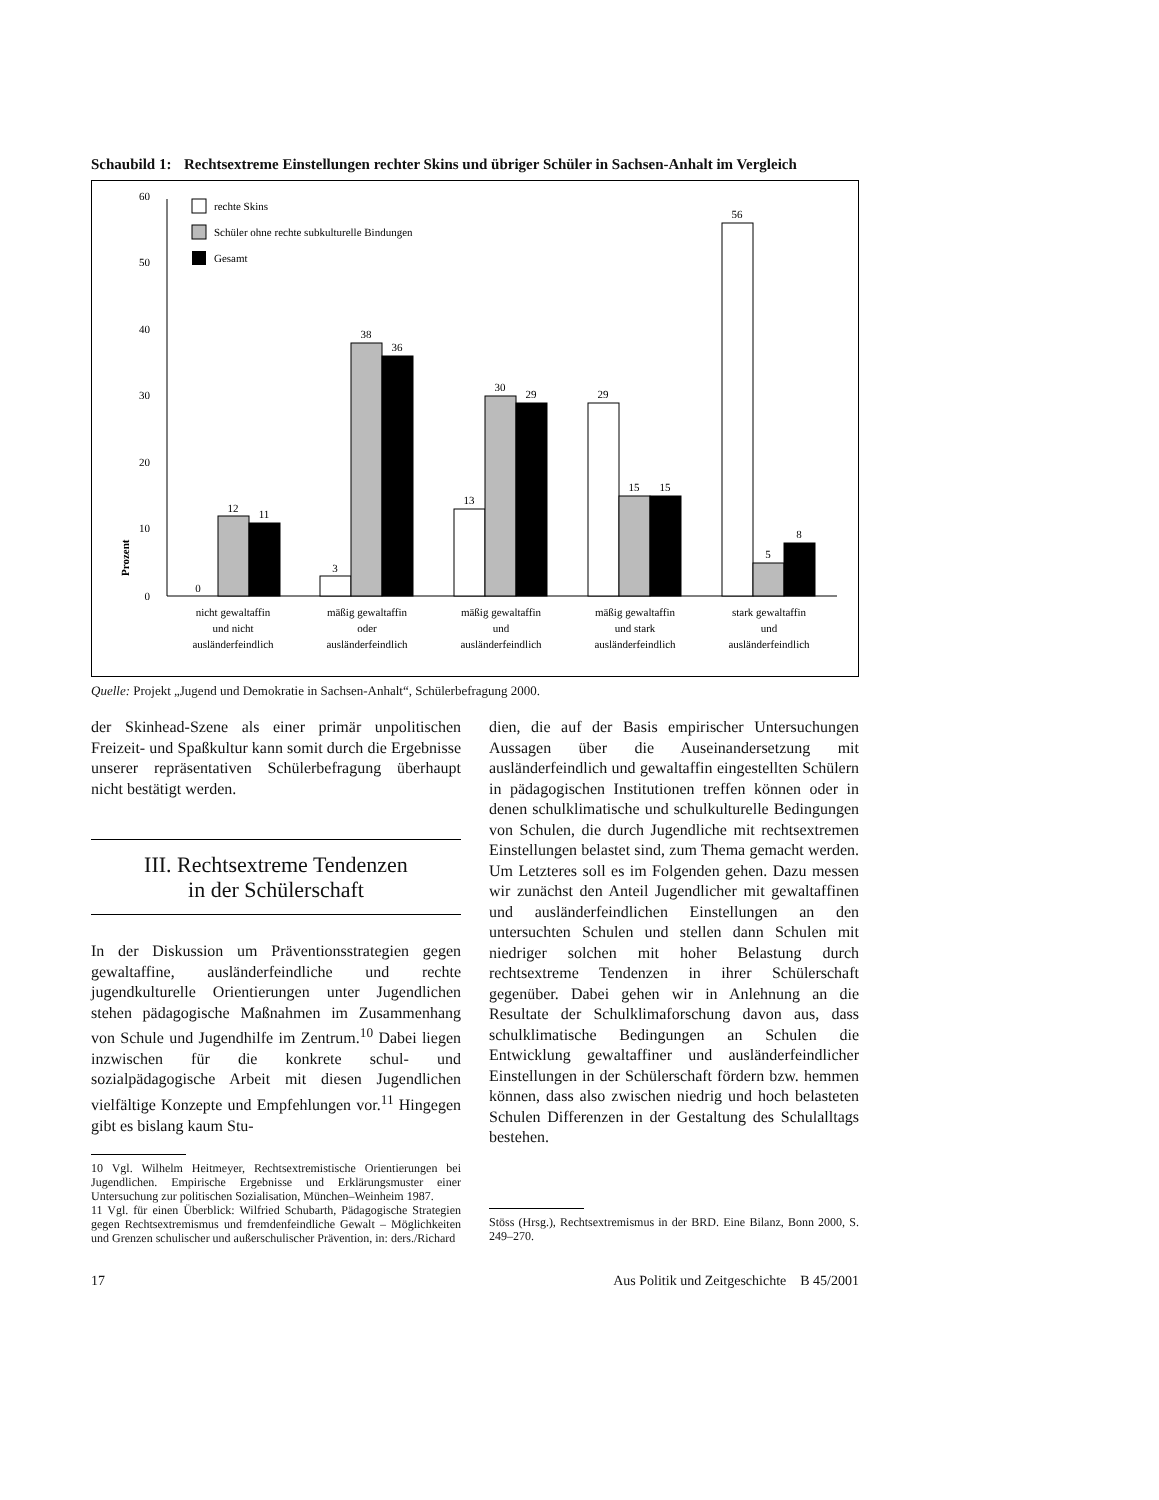Schaubild 1: Rechtsextreme Einstellungen rechter Skins und übriger Schüler in Sachsen-Anhalt im Vergleich
60
50
40
30
20
10
0
Prozent
rechte Skins
Schüler ohne rechte subkulturelle Bindungen
Gesamt
0
12
11
3
38
36
13
30
29
29
15
15
56
5
8
nicht gewaltaffin
und nicht
ausländerfeindlich
mäßig gewaltaffin
oder
ausländerfeindlich
mäßig gewaltaffin
und
ausländerfeindlich
mäßig gewaltaffin
und stark
ausländerfeindlich
stark gewaltaffin
und
ausländerfeindlich
Quelle: Projekt „Jugend und Demokratie in Sachsen-Anhalt“, Schülerbefragung 2000.
der Skinhead-Szene als einer primär unpolitischen Freizeit- und Spaßkultur kann somit durch die Ergebnisse unserer repräsentativen Schülerbefragung überhaupt nicht bestätigt werden.
III. Rechtsextreme Tendenzen
in der Schülerschaft
In der Diskussion um Präventionsstrategien gegen gewaltaffine, ausländerfeindliche und rechte jugendkulturelle Orientierungen unter Jugendlichen stehen pädagogische Maßnahmen im Zusammenhang von Schule und Jugendhilfe im Zentrum.<sup>10</sup> Dabei liegen inzwischen für die konkrete schul- und sozialpädagogische Arbeit mit diesen Jugendlichen vielfältige Konzepte und Empfehlungen vor.<sup>11</sup> Hingegen gibt es bislang kaum Stu-
10 Vgl. Wilhelm Heitmeyer, Rechtsextremistische Orientierungen bei Jugendlichen. Empirische Ergebnisse und Erklärungsmuster einer Untersuchung zur politischen Sozialisation, München–Weinheim 1987.
11 Vgl. für einen Überblick: Wilfried Schubarth, Pädagogische Strategien gegen Rechtsextremismus und fremdenfeindliche Gewalt – Möglichkeiten und Grenzen schulischer und außerschulischer Prävention, in: ders./Richard
dien, die auf der Basis empirischer Untersuchungen Aussagen über die Auseinandersetzung mit ausländerfeindlich und gewaltaffin eingestellten Schülern in pädagogischen Institutionen treffen können oder in denen schulklimatische und schulkulturelle Bedingungen von Schulen, die durch Jugendliche mit rechtsextremen Einstellungen belastet sind, zum Thema gemacht werden. Um Letzteres soll es im Folgenden gehen. Dazu messen wir zunächst den Anteil Jugendlicher mit gewaltaffinen und ausländerfeindlichen Einstellungen an den untersuchten Schulen und stellen dann Schulen mit niedriger solchen mit hoher Belastung durch rechtsextreme Tendenzen in ihrer Schülerschaft gegenüber. Dabei gehen wir in Anlehnung an die Resultate der Schulklimaforschung davon aus, dass schulklimatische Bedingungen an Schulen die Entwicklung gewaltaffiner und ausländerfeindlicher Einstellungen in der Schülerschaft fördern bzw. hemmen können, dass also zwischen niedrig und hoch belasteten Schulen Differenzen in der Gestaltung des Schulalltags bestehen.
Stöss (Hrsg.), Rechtsextremismus in der BRD. Eine Bilanz, Bonn 2000, S. 249–270.
17 Aus Politik und Zeitgeschichte B 45/2001